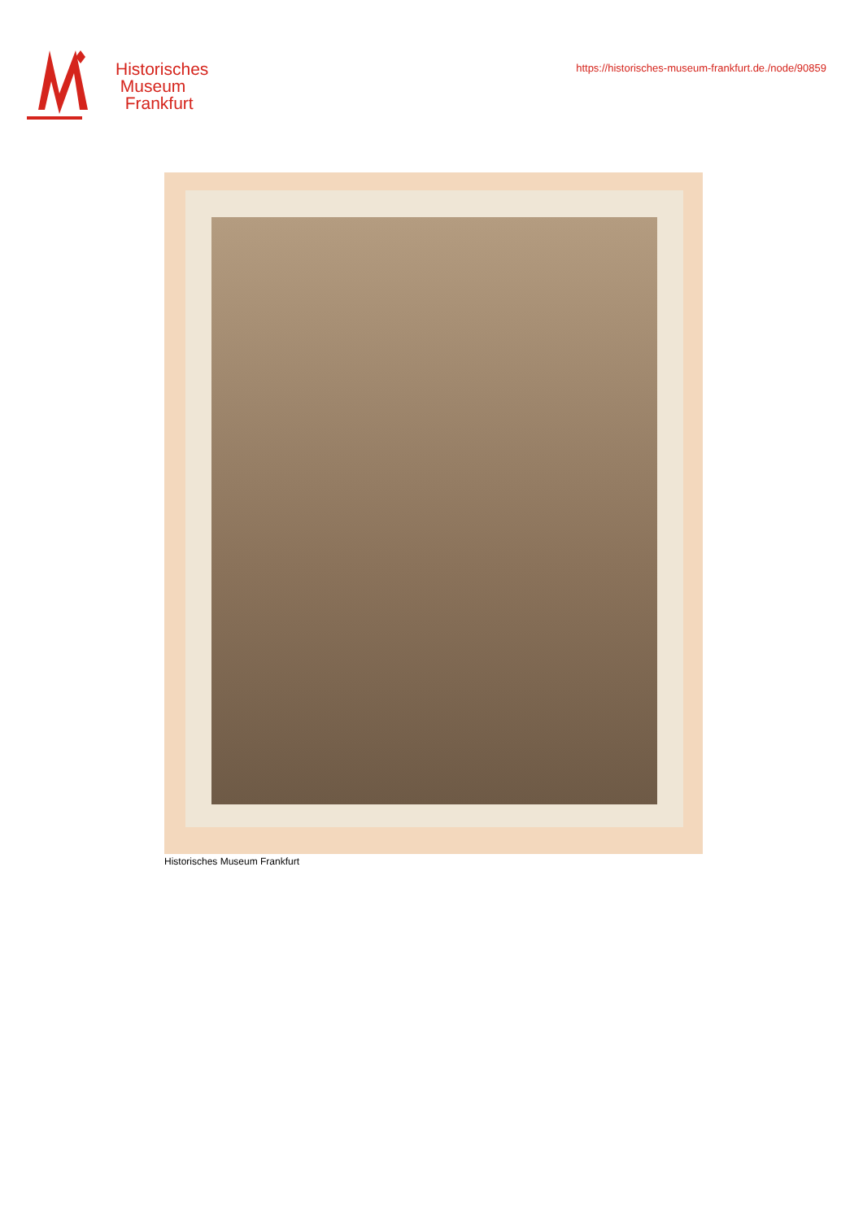Historisches
Museum
Frankfurt
https://historisches-museum-frankfurt.de./node/90859
Historisches Museum Frankfurt